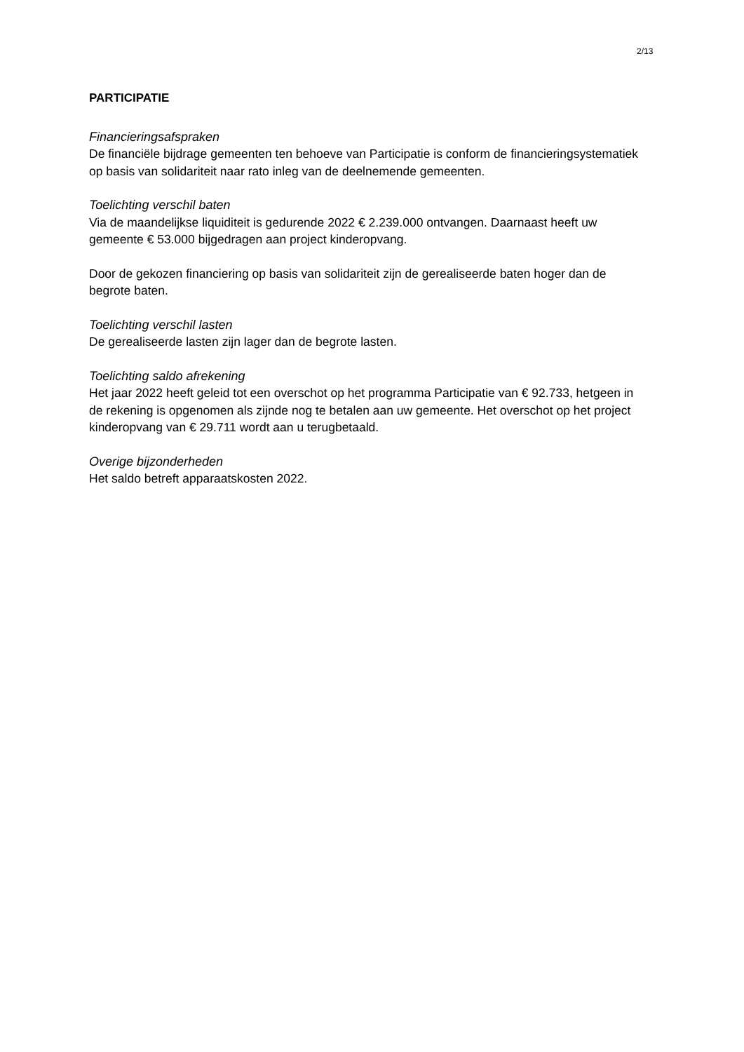2/13
PARTICIPATIE
Financieringsafspraken
De financiële bijdrage gemeenten ten behoeve van Participatie is conform de financieringsystematiek op basis van solidariteit naar rato inleg van de deelnemende gemeenten.
Toelichting verschil baten
Via de maandelijkse liquiditeit is gedurende 2022 € 2.239.000 ontvangen. Daarnaast heeft uw gemeente € 53.000 bijgedragen aan project kinderopvang.
Door de gekozen financiering op basis van solidariteit zijn de gerealiseerde baten hoger dan de begrote baten.
Toelichting verschil lasten
De gerealiseerde lasten zijn lager dan de begrote lasten.
Toelichting saldo afrekening
Het jaar 2022 heeft geleid tot een overschot op het programma Participatie van € 92.733, hetgeen in de rekening is opgenomen als zijnde nog te betalen aan uw gemeente. Het overschot op het project kinderopvang van € 29.711 wordt aan u terugbetaald.
Overige bijzonderheden
Het saldo betreft apparaatskosten 2022.